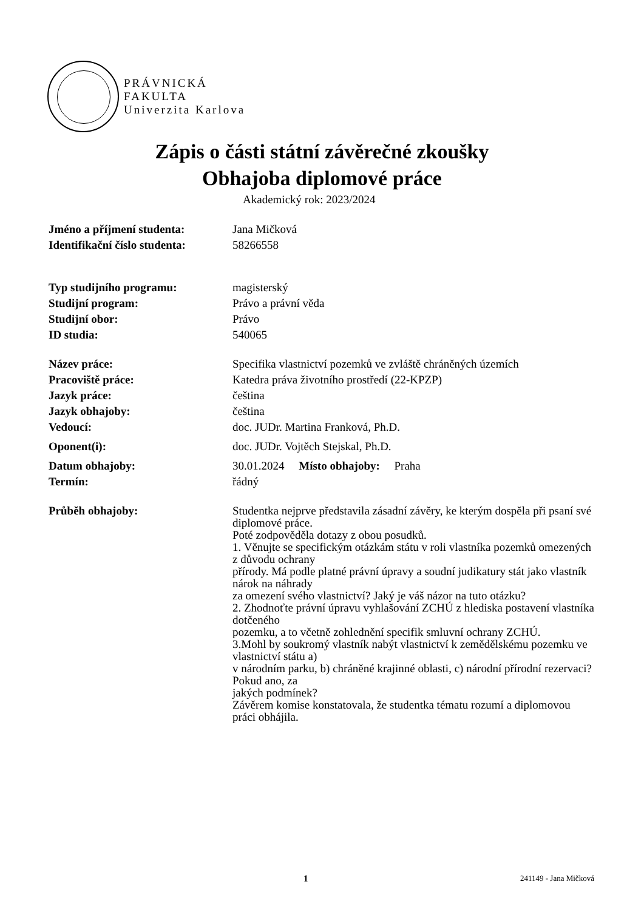PRÁVNICKÁ
FAKULTA
Univerzita Karlova
Zápis o části státní závěrečné zkoušky
Obhajoba diplomové práce
Akademický rok: 2023/2024
Jméno a příjmení studenta: Jana Mičková
Identifikační číslo studenta:
58266558
Typ studijního programu: magisterský
Studijní program: Právo a právní věda
Studijní obor: Právo
ID studia: 540065
Název práce: Specifika vlastnictví pozemků ve zvláště chráněných územích
Pracoviště práce: Katedra práva životního prostředí (22-KPZP)
Jazyk práce: čeština
Jazyk obhajoby: čeština
Vedoucí: doc. JUDr. Martina Franková, Ph.D.
Oponent(i): doc. JUDr. Vojtěch Stejskal, Ph.D.
Datum obhajoby: 30.01.2024 Místo obhajoby: Praha
Termín: řádný
Průběh obhajoby:
Studentka nejprve představila zásadní závěry, ke kterým dospěla při psaní své diplomové práce.
Poté zodpověděla dotazy z obou posudků.
1. Věnujte se specifickým otázkám státu v roli vlastníka pozemků omezených z důvodu ochrany
přírody. Má podle platné právní úpravy a soudní judikatury stát jako vlastník nárok na náhrady
za omezení svého vlastnictví? Jaký je váš názor na tuto otázku?
2. Zhodnoťte právní úpravu vyhlašování ZCHÚ z hlediska postavení vlastníka dotčeného
pozemku, a to včetně zohlednění specifik smluvní ochrany ZCHÚ.
3.Mohl by soukromý vlastník nabýt vlastnictví k zemědělskému pozemku ve vlastnictví státu a)
v národním parku, b) chráněné krajinné oblasti, c) národní přírodní rezervaci? Pokud ano, za
jakých podmínek?
Závěrem komise konstatovala, že studentka tématu rozumí a diplomovou práci obhájila.
1 241149 - Jana Mičková